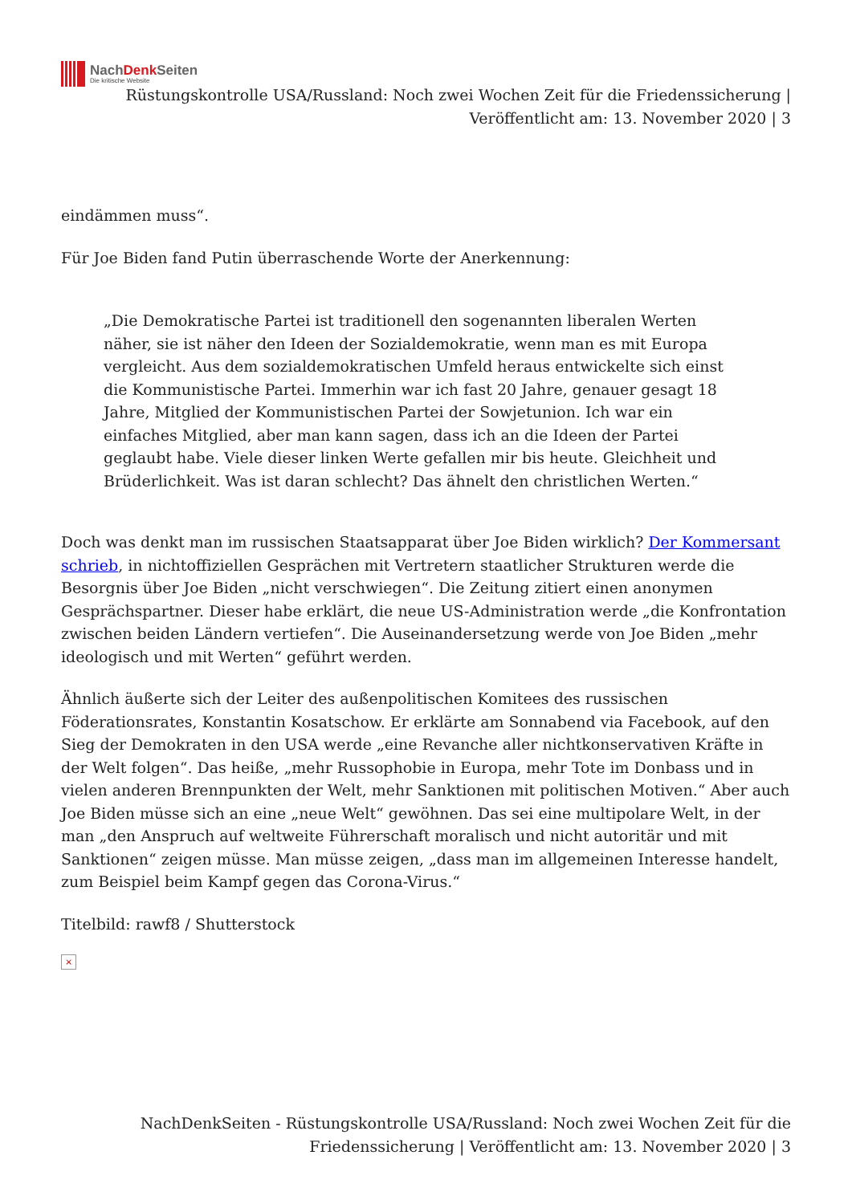NachDenk Seiten
Die kritische Website
Rüstungskontrolle USA/Russland: Noch zwei Wochen Zeit für die Friedenssicherung | Veröffentlicht am: 13. November 2020 | 3
eindämmen muss“.
Für Joe Biden fand Putin überraschende Worte der Anerkennung:
„Die Demokratische Partei ist traditionell den sogenannten liberalen Werten näher, sie ist näher den Ideen der Sozialdemokratie, wenn man es mit Europa vergleicht. Aus dem sozialdemokratischen Umfeld heraus entwickelte sich einst die Kommunistische Partei. Immerhin war ich fast 20 Jahre, genauer gesagt 18 Jahre, Mitglied der Kommunistischen Partei der Sowjetunion. Ich war ein einfaches Mitglied, aber man kann sagen, dass ich an die Ideen der Partei geglaubt habe. Viele dieser linken Werte gefallen mir bis heute. Gleichheit und Brüderlichkeit. Was ist daran schlecht? Das ähnelt den christlichen Werten.“
Doch was denkt man im russischen Staatsapparat über Joe Biden wirklich? Der Kommersant schrieb, in nichtoffiziellen Gesprächen mit Vertretern staatlicher Strukturen werde die Besorgnis über Joe Biden „nicht verschwiegen“. Die Zeitung zitiert einen anonymen Gesprächspartner. Dieser habe erklärt, die neue US-Administration werde „die Konfrontation zwischen beiden Ländern vertiefen“. Die Auseinandersetzung werde von Joe Biden „mehr ideologisch und mit Werten“ geführt werden.
Ähnlich äußerte sich der Leiter des außenpolitischen Komitees des russischen Föderationsrates, Konstantin Kosatschow. Er erklärte am Sonnabend via Facebook, auf den Sieg der Demokraten in den USA werde „eine Revanche aller nichtkonservativen Kräfte in der Welt folgen“. Das heiße, „mehr Russophobie in Europa, mehr Tote im Donbass und in vielen anderen Brennpunkten der Welt, mehr Sanktionen mit politischen Motiven.“ Aber auch Joe Biden müsse sich an eine „neue Welt“ gewöhnen. Das sei eine multipolare Welt, in der man „den Anspruch auf weltweite Führerschaft moralisch und nicht autoritär und mit Sanktionen“ zeigen müsse. Man müsse zeigen, „dass man im allgemeinen Interesse handelt, zum Beispiel beim Kampf gegen das Corona-Virus.“
Titelbild: rawf8 / Shutterstock
×
NachDenkSeiten - Rüstungskontrolle USA/Russland: Noch zwei Wochen Zeit für die Friedenssicherung | Veröffentlicht am: 13. November 2020 | 3